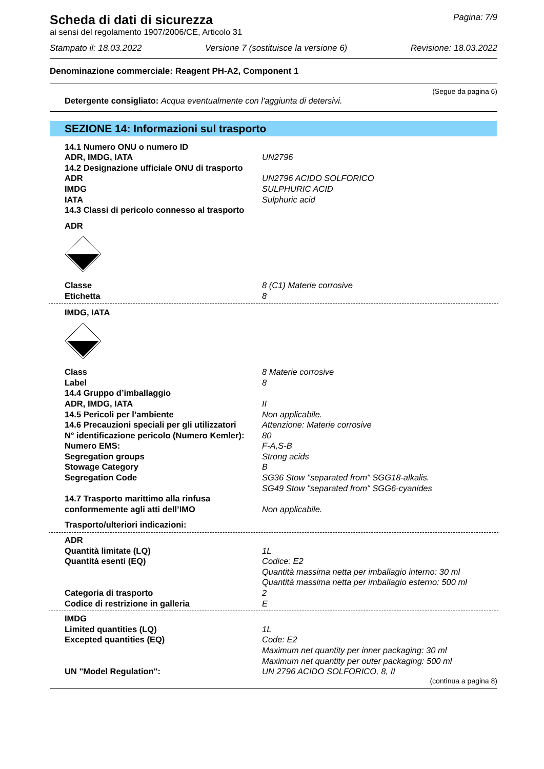Scheda di dati di sicurezza
Pagina: 7/9
ai sensi del regolamento 1907/2006/CE, Articolo 31
Stampato il: 18.03.2022 Versione 7 (sostituisce la versione 6) Revisione: 18.03.2022
Denominazione commerciale: Reagent PH-A2, Component 1
(Segue da pagina 6)
Detergente consigliato: Acqua eventualmente con l'aggiunta di detersivi.
SEZIONE 14: Informazioni sul trasporto
14.1 Numero ONU o numero ID
ADR, IMDG, IATA UN2796
14.2 Designazione ufficiale ONU di trasporto
ADR UN2796 ACIDO SOLFORICO
IMDG SULPHURIC ACID
IATA Sulphuric acid
14.3 Classi di pericolo connesso al trasporto
ADR
Classe 8 (C1) Materie corrosive
Etichetta 8
IMDG, IATA
Class 8 Materie corrosive
Label 8
14.4 Gruppo d’imballaggio
ADR, IMDG, IATA II
14.5 Pericoli per l’ambiente Non applicabile.
14.6 Precauzioni speciali per gli utilizzatori Attenzione: Materie corrosive
N° identificazione pericolo (Numero Kemler): 80
Numero EMS: F-A,S-B
Segregation groups Strong acids
Stowage Category B
Segregation Code SG36 Stow "separated from" SGG18-alkalis.
SG49 Stow "separated from" SGG6-cyanides
14.7 Trasporto marittimo alla rinfusa
conformemente agli atti dell’IMO
Non applicabile.
Trasporto/ulteriori indicazioni:
ADR
Quantità limitate (LQ) 1L
Quantità esenti (EQ) Codice: E2
Quantità massima netta per imballagio interno: 30 ml
Quantità massima netta per imballagio esterno: 500 ml
Categoria di trasporto 2
Codice di restrizione in galleria E
IMDG
Limited quantities (LQ) 1L
Excepted quantities (EQ) Code: E2
Maximum net quantity per inner packaging: 30 ml
Maximum net quantity per outer packaging: 500 ml
UN "Model Regulation": UN 2796 ACIDO SOLFORICO, 8, II
(continua a pagina 8)